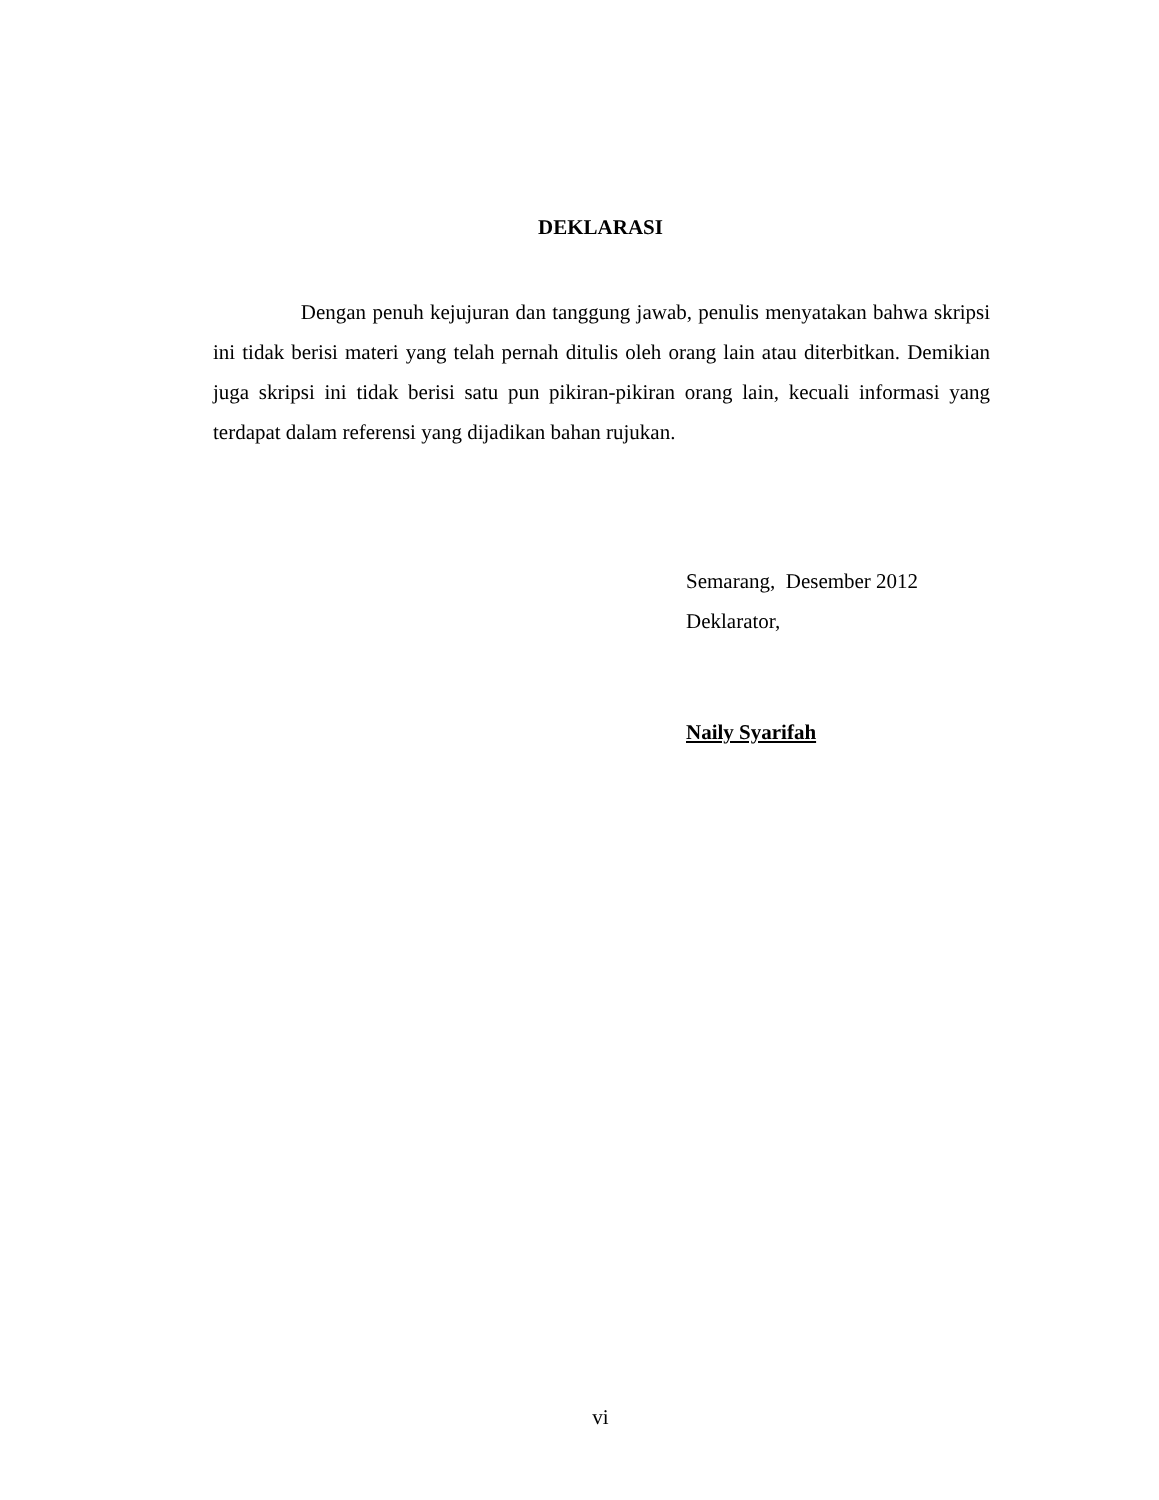DEKLARASI
Dengan penuh kejujuran dan tanggung jawab, penulis menyatakan bahwa skripsi ini tidak berisi materi yang telah pernah ditulis oleh orang lain atau diterbitkan. Demikian juga skripsi ini tidak berisi satu pun pikiran-pikiran orang lain, kecuali informasi yang terdapat dalam referensi yang dijadikan bahan rujukan.
Semarang, Desember 2012
Deklarator,
Naily Syarifah
vi